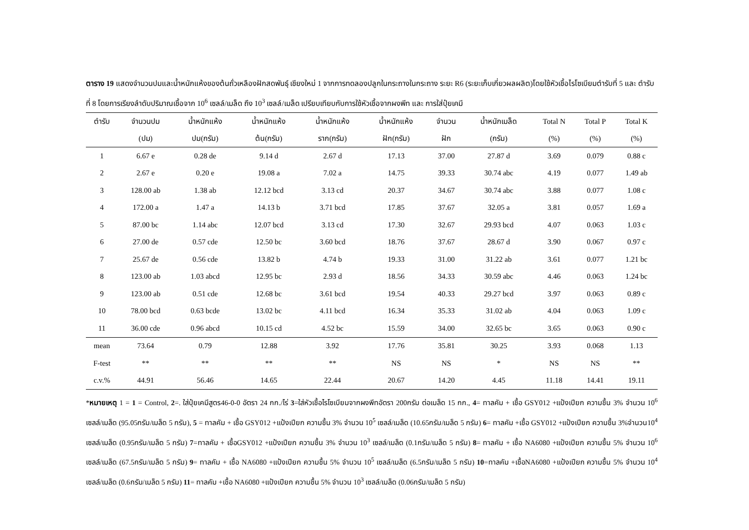ตาราง 19 แสดงจำนวนปมและน้ำหนักแห้งของต้นถั่วเหลืองฝักสดพันธุ์ เชียงใหม่ 1 จากการทดลองปลูกในกระถางในกระถาง ระยะ R6 (ระยะเก็บเกี่ยวผลผลิต)โดยใช้หัวเชื้อไรโซเบียมตำรับที่ 5 และ ตำรับที่ 8 โดยการเรียงลำดับปริมาณเชื้อจาก 10<sup>6</sup> เซลล์/เมล็ด ถึง 10<sup>3</sup> เซลล์/เมล็ด เปรียบเทียบกับการใช้หัวเชื้อจากผงพีท และ การใส่ปุ๋ยเคมี
| ตำรับ | จำนวนปม | น้ำหนักแห้ง | น้ำหนักแห้ง | น้ำหนักแห้ง | น้ำหนักแห้ง | จำนวน | น้ำหนักเมล็ด | Total N | Total P | Total K |
| --- | --- | --- | --- | --- | --- | --- | --- | --- | --- | --- |
| | (ปม) | ปม(กรัม) | ต้น(กรัม) | ราก(กรัม) | ฝัก(กรัม) | ฝัก | (กรัม) | (%) | (%) | (%) |
| 1 | 6.67 e | 0.28 de | 9.14 d | 2.67 d | 17.13 | 37.00 | 27.87 d | 3.69 | 0.079 | 0.88 c |
| 2 | 2.67 e | 0.20 e | 19.08 a | 7.02 a | 14.75 | 39.33 | 30.74 abc | 4.19 | 0.077 | 1.49 ab |
| 3 | 128.00 ab | 1.38 ab | 12.12 bcd | 3.13 cd | 20.37 | 34.67 | 30.74 abc | 3.88 | 0.077 | 1.08 c |
| 4 | 172.00 a | 1.47 a | 14.13 b | 3.71 bcd | 17.85 | 37.67 | 32.05 a | 3.81 | 0.057 | 1.69 a |
| 5 | 87.00 bc | 1.14 abc | 12.07 bcd | 3.13 cd | 17.30 | 32.67 | 29.93 bcd | 4.07 | 0.063 | 1.03 c |
| 6 | 27.00 de | 0.57 cde | 12.50 bc | 3.60 bcd | 18.76 | 37.67 | 28.67 d | 3.90 | 0.067 | 0.97 c |
| 7 | 25.67 de | 0.56 cde | 13.82 b | 4.74 b | 19.33 | 31.00 | 31.22 ab | 3.61 | 0.077 | 1.21 bc |
| 8 | 123.00 ab | 1.03 abcd | 12.95 bc | 2.93 d | 18.56 | 34.33 | 30.59 abc | 4.46 | 0.063 | 1.24 bc |
| 9 | 123.00 ab | 0.51 cde | 12.68 bc | 3.61 bcd | 19.54 | 40.33 | 29.27 bcd | 3.97 | 0.063 | 0.89 c |
| 10 | 78.00 bcd | 0.63 bcde | 13.02 bc | 4.11 bcd | 16.34 | 35.33 | 31.02 ab | 4.04 | 0.063 | 1.09 c |
| 11 | 36.00 cde | 0.96 abcd | 10.15 cd | 4.52 bc | 15.59 | 34.00 | 32.65 bc | 3.65 | 0.063 | 0.90 c |
| mean | 73.64 | 0.79 | 12.88 | 3.92 | 17.76 | 35.81 | 30.25 | 3.93 | 0.068 | 1.13 |
| F-test | ** | ** | ** | ** | NS | NS | * | NS | NS | ** |
| c.v.% | 44.91 | 56.46 | 14.65 | 22.44 | 20.67 | 14.20 | 4.45 | 11.18 | 14.41 | 19.11 |
*หมายเหตุ 1 = 1 = Control, 2=. ใส่ปุ๋ยเคมีสูตร46-0-0 อัตรา 24 กก./ไร่ 3=ใส่หัวเชื้อไรโซเบียมจากผงพีทอัตรา 200กรัม ต่อเมล็ด 15 กก., 4= ทาลคัม + เชื้อ GSY012 +แป้งเปียก ความชื้น 3% จำนวน 10<sup>6</sup> เซลล์/เมล็ด (95.05กรัม/เมล็ด 5 กรัม), 5 = ทาลคัม + เชื้อ GSY012 +แป้งเปียก ความชื้น 3% จำนวน 10<sup>5</sup> เซลล์/เมล็ด (10.65กรัม/เมล็ด 5 กรัม) 6= ทาลคัม +เชื้อ GSY012 +แป้งเปียก ความชื้น 3%จำนวน10<sup>4</sup> เซลล์/เมล็ด (0.95กรัม/เมล็ด 5 กรัม) 7=ทาลคัม + เชื้อGSY012 +แป้งเปียก ความชื้น 3% จำนวน 10<sup>3</sup> เซลล์/เมล็ด (0.1กรัม/เมล็ด 5 กรัม) 8= ทาลคัม + เชื้อ NA6080 +แป้งเปียก ความชื้น 5% จำนวน 10<sup>6</sup> เซลล์/เมล็ด (67.5กรัม/เมล็ด 5 กรัม) 9= ทาลคัม + เชื้อ NA6080 +แป้งเปียก ความชื้น 5% จำนวน 10<sup>5</sup> เซลล์/เมล็ด (6.5กรัม/เมล็ด 5 กรัม) 10=ทาลคัม +เชื้อNA6080 +แป้งเปียก ความชื้น 5% จำนวน 10<sup>4</sup> เซลล์/เมล็ด (0.6กรัม/เมล็ด 5 กรัม) 11= ทาลคัม +เชื้อ NA6080 +แป้งเปียก ความชื้น 5% จำนวน 10<sup>3</sup> เซลล์/เมล็ด (0.06กรัม/เมล็ด 5 กรัม)